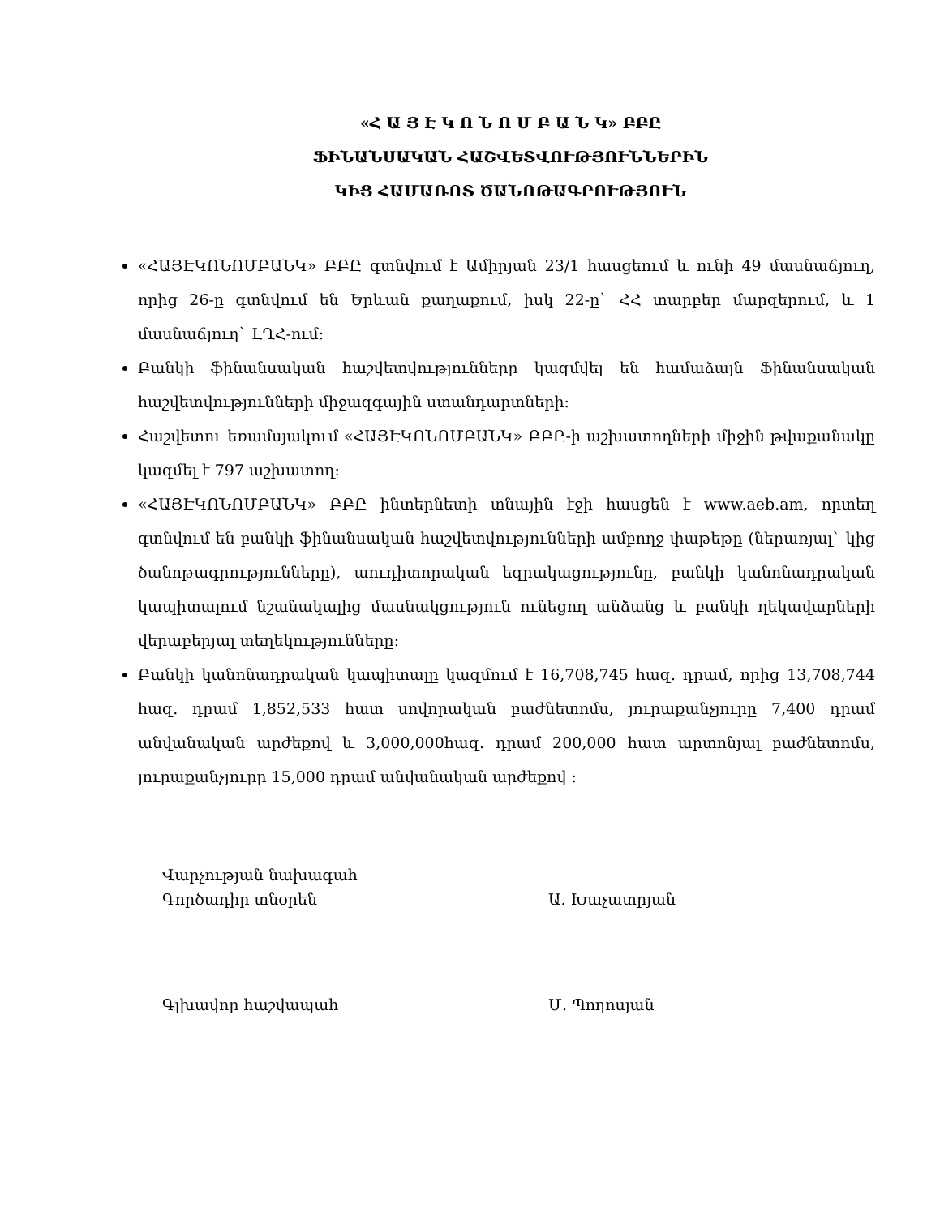«Հ Ա Յ Է Կ Ո Ն Ո Մ Բ Ա Ն Կ» ԲԲԸ
ՖԻՆԱՆՍԱԿԱՆ ՀԱՇՎԵՏՎՈՒԹՅՈՒՆՆԵՐԻՆ
ԿԻՑ ՀԱՄԱՌՈՏ ԾԱՆՈԹԱԳՐՈՒԹՅՈՒՆ
«ՀԱՅԷԿՈՆՈՄԲԱՆԿ» ԲԲԸ գտնվում է Ամիրյան 23/1 հասցեում և ունի 49 մասնաճյուղ, որից 26-ը գտնվում են Երևան քաղաքում, իսկ 22-ը` ՀՀ տարբեր մարզերում, և 1 մասնաճյուղ` ԼՂՀ-ում:
Բանկի ֆինանսական հաշվետվությունները կազմվել են համաձայն Ֆինանսական հաշվետվությունների միջազգային ստանդարտների:
Հաշվետու եռամսյակում «ՀԱՅԷԿՈՆՈՄԲԱՆԿ» ԲԲԸ-ի աշխատողների միջին թվաքանակը կազմել է 797 աշխատող:
«ՀԱՅԷԿՈՆՈՄԲԱՆԿ» ԲԲԸ ինտերնետի տնային էջի հասցեն է www.aeb.am, որտեղ գտնվում են բանկի ֆինանսական հաշվետվությունների ամբողջ փաթեթը (ներառյալ` կից ծանոթագրությունները), աուդիտորական եզրակացությունը, բանկի կանոնադրական կապիտալում նշանակալից մասնակցություն ունեցող անձանց և բանկի ղեկավարների վերաբերյալ տեղեկությունները:
Բանկի կանոնադրական կապիտալը կազմում է 16,708,745 հազ. դրամ, որից 13,708,744 հազ. դրամ 1,852,533 հատ սովորական բաժնետոմս, յուրաքանչյուրը 7,400 դրամ անվանական արժեքով և 3,000,000հազ. դրամ 200,000 հատ արտոնյալ բաժնետոմս, յուրաքանչյուրը 15,000 դրամ անվանական արժեքով :
Վարչության նախագահ
Գործադիր տնօրեն Ա. Խաչատրյան
Գլխավոր հաշվապահ Մ. Պողոսյան